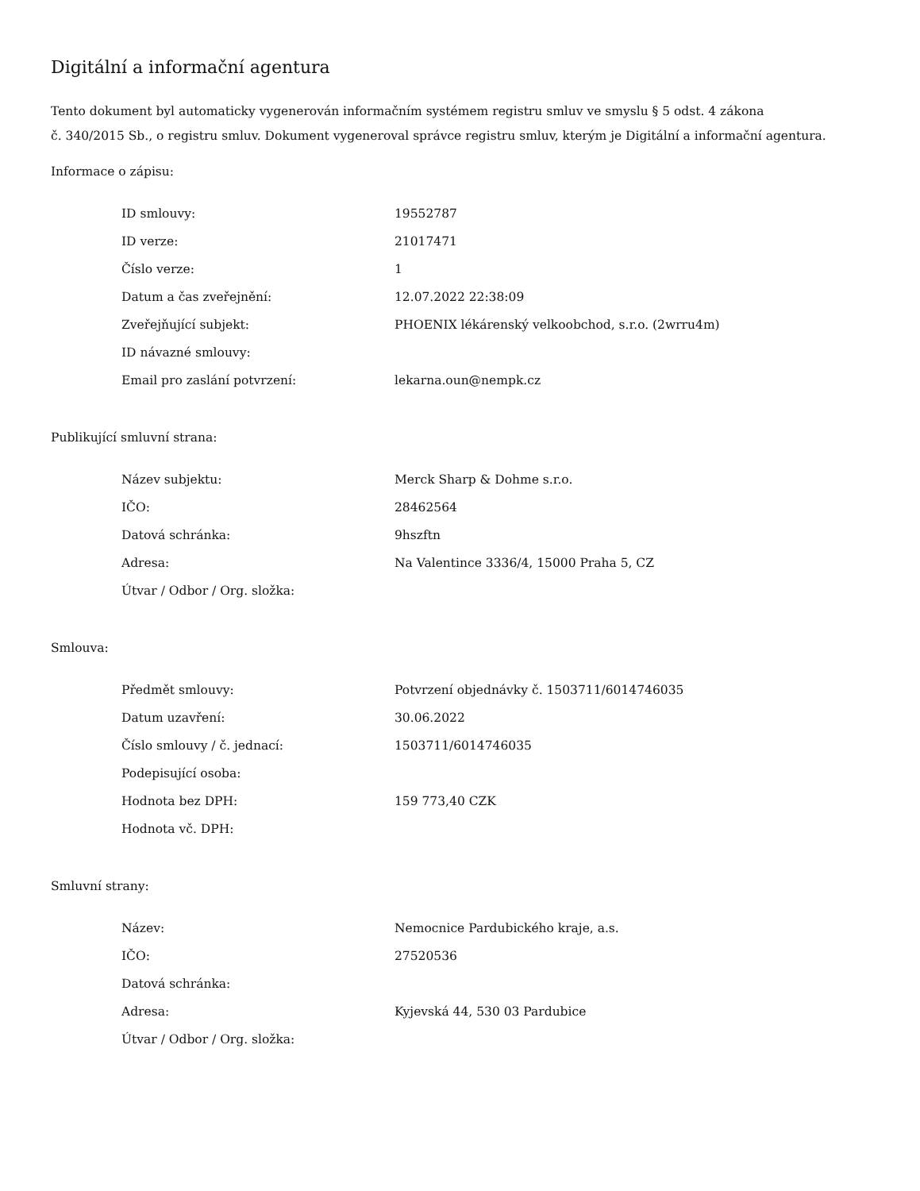Digitální a informační agentura
Tento dokument byl automaticky vygenerován informačním systémem registru smluv ve smyslu § 5 odst. 4 zákona
č. 340/2015 Sb., o registru smluv. Dokument vygeneroval správce registru smluv, kterým je Digitální a informační agentura.
Informace o zápisu:
| ID smlouvy: | 19552787 |
| ID verze: | 21017471 |
| Číslo verze: | 1 |
| Datum a čas zveřejnění: | 12.07.2022 22:38:09 |
| Zveřejňující subjekt: | PHOENIX lékárenský velkoobchod, s.r.o. (2wrru4m) |
| ID návazné smlouvy: | |
| Email pro zaslání potvrzení: | lekarna.oun@nempk.cz |
Publikující smluvní strana:
| Název subjektu: | Merck Sharp & Dohme s.r.o. |
| IČO: | 28462564 |
| Datová schránka: | 9hszftn |
| Adresa: | Na Valentince 3336/4, 15000 Praha 5, CZ |
| Útvar / Odbor / Org. složka: | |
Smlouva:
| Předmět smlouvy: | Potvrzení objednávky č. 1503711/6014746035 |
| Datum uzavření: | 30.06.2022 |
| Číslo smlouvy / č. jednací: | 1503711/6014746035 |
| Podepisující osoba: | |
| Hodnota bez DPH: | 159 773,40 CZK |
| Hodnota vč. DPH: | |
Smluvní strany:
| Název: | Nemocnice Pardubického kraje, a.s. |
| IČO: | 27520536 |
| Datová schránka: | |
| Adresa: | Kyjevská 44, 530 03 Pardubice |
| Útvar / Odbor / Org. složka: | |